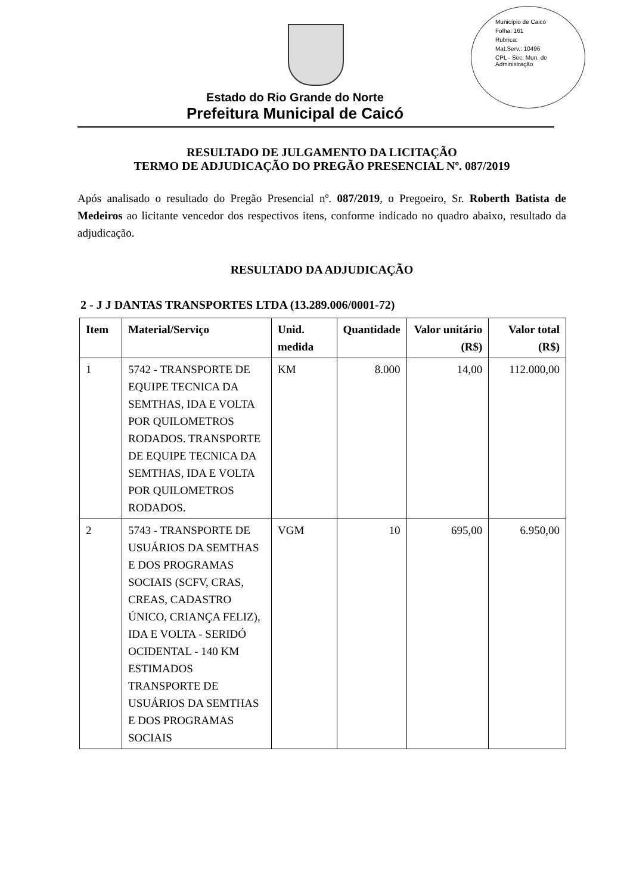Município de Caicó
Folha: 161
Rubrica:
Mat.Serv.: 10496
CPL - Sec. Mun. de Administração
Estado do Rio Grande do Norte
Prefeitura Municipal de Caicó
RESULTADO DE JULGAMENTO DA LICITAÇÃO
TERMO DE ADJUDICAÇÃO DO PREGÃO PRESENCIAL Nº. 087/2019
Após analisado o resultado do Pregão Presencial nº. 087/2019, o Pregoeiro, Sr. Roberth Batista de Medeiros ao licitante vencedor dos respectivos itens, conforme indicado no quadro abaixo, resultado da adjudicação.
RESULTADO DA ADJUDICAÇÃO
2 - J J DANTAS TRANSPORTES LTDA (13.289.006/0001-72)
| Item | Material/Serviço | Unid. medida | Quantidade | Valor unitário (R$) | Valor total (R$) |
| --- | --- | --- | --- | --- | --- |
| 1 | 5742 - TRANSPORTE DE EQUIPE TECNICA DA SEMTHAS, IDA E VOLTA POR QUILOMETROS RODADOS. TRANSPORTE DE EQUIPE TECNICA DA SEMTHAS, IDA E VOLTA POR QUILOMETROS RODADOS. | KM | 8.000 | 14,00 | 112.000,00 |
| 2 | 5743 - TRANSPORTE DE USUÁRIOS DA SEMTHAS E DOS PROGRAMAS SOCIAIS (SCFV, CRAS, CREAS, CADASTRO ÚNICO, CRIANÇA FELIZ), IDA E VOLTA - SERIDÓ OCIDENTAL - 140 KM ESTIMADOS TRANSPORTE DE USUÁRIOS DA SEMTHAS E DOS PROGRAMAS SOCIAIS | VGM | 10 | 695,00 | 6.950,00 |